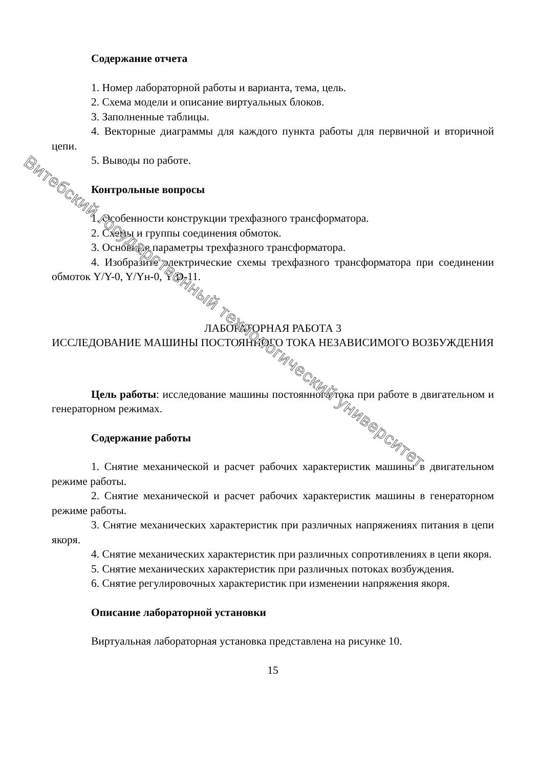Содержание отчета
1. Номер лабораторной работы и варианта, тема, цель.
2. Схема модели и описание виртуальных блоков.
3. Заполненные таблицы.
4. Векторные диаграммы для каждого пункта работы для первичной и вторичной цепи.
5. Выводы по работе.
Контрольные вопросы
1. Особенности конструкции трехфазного трансформатора.
2. Схемы и группы соединения обмоток.
3. Основные параметры трехфазного трансформатора.
4. Изобразите электрические схемы трехфазного трансформатора при соединении обмоток Y/Y-0, Y/Yн-0, Y/D-11.
ЛАБОРАТОРНАЯ РАБОТА 3
ИССЛЕДОВАНИЕ МАШИНЫ ПОСТОЯННОГО ТОКА НЕЗАВИСИМОГО ВОЗБУЖДЕНИЯ
Цель работы: исследование машины постоянного тока при работе в двигательном и генераторном режимах.
Содержание работы
1. Снятие механической и расчет рабочих характеристик машины в двигательном режиме работы.
2. Снятие механической и расчет рабочих характеристик машины в генераторном режиме работы.
3. Снятие механических характеристик при различных напряжениях питания в цепи якоря.
4. Снятие механических характеристик при различных сопротивлениях в цепи якоря.
5. Снятие механических характеристик при различных потоках возбуждения.
6. Снятие регулировочных характеристик при изменении напряжения якоря.
Описание лабораторной установки
Виртуальная лабораторная установка представлена на рисунке 10.
15
Витебский государственный технологический университет